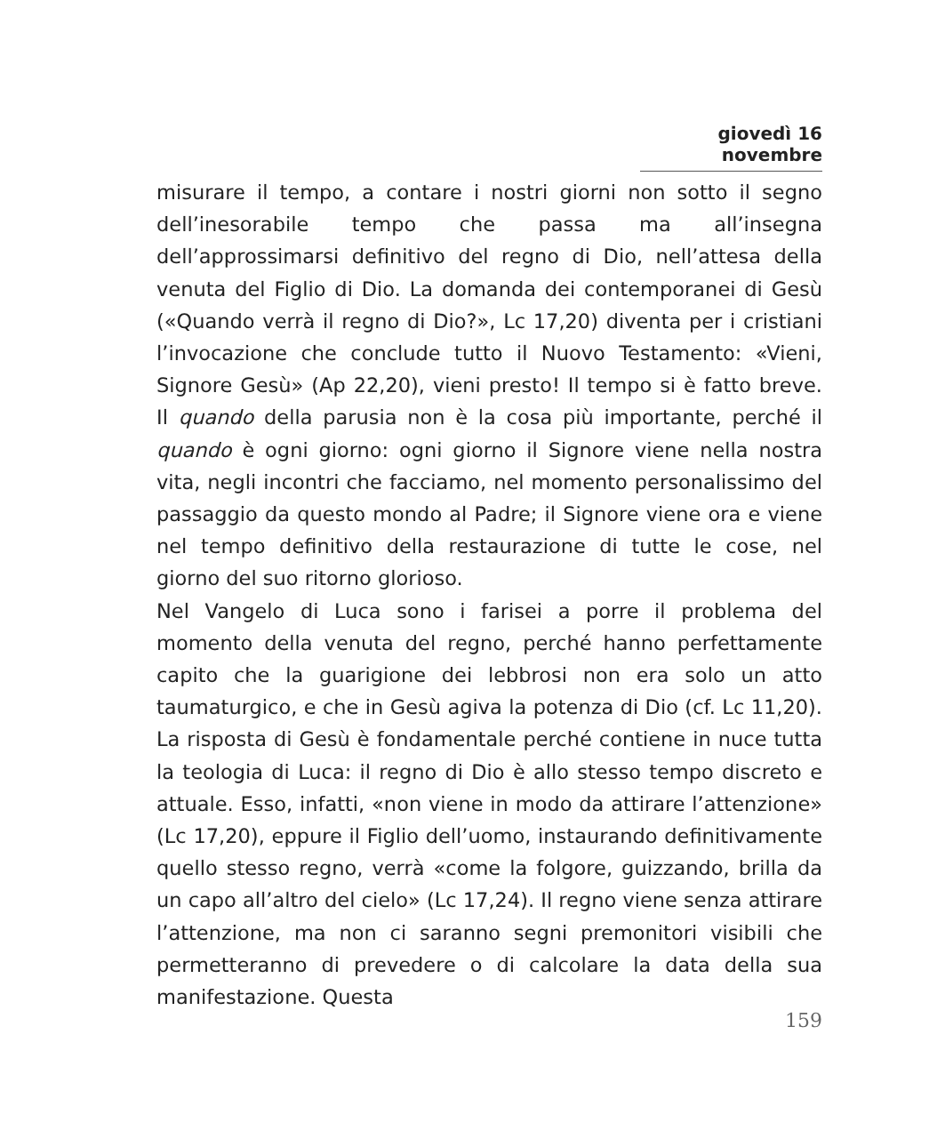giovedì 16 novembre
misurare il tempo, a contare i nostri giorni non sotto il segno dell’inesorabile tempo che passa ma all’insegna dell’approssimarsi definitivo del regno di Dio, nell’attesa della venuta del Figlio di Dio. La domanda dei contemporanei di Gesù («Quando verrà il regno di Dio?», Lc 17,20) diventa per i cristiani l’invocazione che conclude tutto il Nuovo Testamento: «Vieni, Signore Gesù» (Ap 22,20), vieni presto! Il tempo si è fatto breve. Il quando della parusia non è la cosa più importante, perché il quando è ogni giorno: ogni giorno il Signore viene nella nostra vita, negli incontri che facciamo, nel momento personalissimo del passaggio da questo mondo al Padre; il Signore viene ora e viene nel tempo definitivo della restaurazione di tutte le cose, nel giorno del suo ritorno glorioso.
Nel Vangelo di Luca sono i farisei a porre il problema del momento della venuta del regno, perché hanno perfettamente capito che la guarigione dei lebbrosi non era solo un atto taumaturgico, e che in Gesù agiva la potenza di Dio (cf. Lc 11,20). La risposta di Gesù è fondamentale perché contiene in nuce tutta la teologia di Luca: il regno di Dio è allo stesso tempo discreto e attuale. Esso, infatti, «non viene in modo da attirare l’attenzione» (Lc 17,20), eppure il Figlio dell’uomo, instaurando definitivamente quello stesso regno, verrà «come la folgore, guizzando, brilla da un capo all’altro del cielo» (Lc 17,24). Il regno viene senza attirare l’attenzione, ma non ci saranno segni premonitori visibili che permetteranno di prevedere o di calcolare la data della sua manifestazione. Questa
159